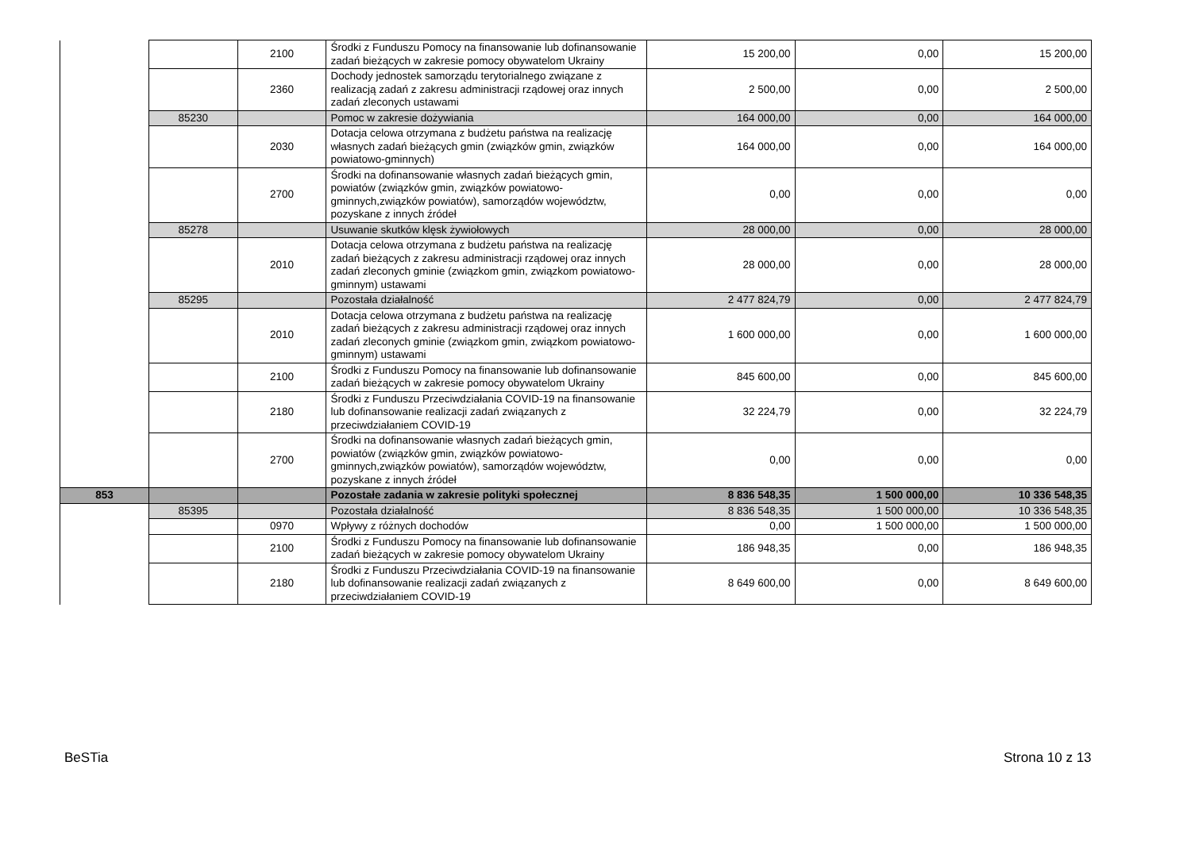| | | 2100 | Środki z Funduszu Pomocy na finansowanie lub dofinansowanie zadań bieżących w zakresie pomocy obywatelom Ukrainy | 15 200,00 | 0,00 | 15 200,00 |
| | | 2360 | Dochody jednostek samorządu terytorialnego związane z realizacją zadań z zakresu administracji rządowej oraz innych zadań zleconych ustawami | 2 500,00 | 0,00 | 2 500,00 |
| | 85230 | | Pomoc w zakresie dożywiania | 164 000,00 | 0,00 | 164 000,00 |
| | | 2030 | Dotacja celowa otrzymana z budżetu państwa na realizację własnych zadań bieżących gmin (związków gmin, związków powiatowo-gminnych) | 164 000,00 | 0,00 | 164 000,00 |
| | | 2700 | Środki na dofinansowanie własnych zadań bieżących gmin, powiatów (związków gmin, związków powiatowo-gminnych,związków powiatów), samorządów województw, pozyskane z innych źródeł | 0,00 | 0,00 | 0,00 |
| | 85278 | | Usuwanie skutków klęsk żywiołowych | 28 000,00 | 0,00 | 28 000,00 |
| | | 2010 | Dotacja celowa otrzymana z budżetu państwa na realizację zadań bieżących z zakresu administracji rządowej oraz innych zadań zleconych gminie (związkom gmin, związkom powiatowo-gminnym) ustawami | 28 000,00 | 0,00 | 28 000,00 |
| | 85295 | | Pozostała działalność | 2 477 824,79 | 0,00 | 2 477 824,79 |
| | | 2010 | Dotacja celowa otrzymana z budżetu państwa na realizację zadań bieżących z zakresu administracji rządowej oraz innych zadań zleconych gminie (związkom gmin, związkom powiatowo-gminnym) ustawami | 1 600 000,00 | 0,00 | 1 600 000,00 |
| | | 2100 | Środki z Funduszu Pomocy na finansowanie lub dofinansowanie zadań bieżących w zakresie pomocy obywatelom Ukrainy | 845 600,00 | 0,00 | 845 600,00 |
| | | 2180 | Środki z Funduszu Przeciwdziałania COVID-19 na finansowanie lub dofinansowanie realizacji zadań związanych z przeciwdziałaniem COVID-19 | 32 224,79 | 0,00 | 32 224,79 |
| | | 2700 | Środki na dofinansowanie własnych zadań bieżących gmin, powiatów (związków gmin, związków powiatowo-gminnych,związków powiatów), samorządów województw, pozyskane z innych źródeł | 0,00 | 0,00 | 0,00 |
| 853 | | | Pozostałe zadania w zakresie polityki społecznej | 8 836 548,35 | 1 500 000,00 | 10 336 548,35 |
| | 85395 | | Pozostała działalność | 8 836 548,35 | 1 500 000,00 | 10 336 548,35 |
| | | 0970 | Wpływy z różnych dochodów | 0,00 | 1 500 000,00 | 1 500 000,00 |
| | | 2100 | Środki z Funduszu Pomocy na finansowanie lub dofinansowanie zadań bieżących w zakresie pomocy obywatelom Ukrainy | 186 948,35 | 0,00 | 186 948,35 |
| | | 2180 | Środki z Funduszu Przeciwdziałania COVID-19 na finansowanie lub dofinansowanie realizacji zadań związanych z przeciwdziałaniem COVID-19 | 8 649 600,00 | 0,00 | 8 649 600,00 |
BeSTia Strona 10 z 13